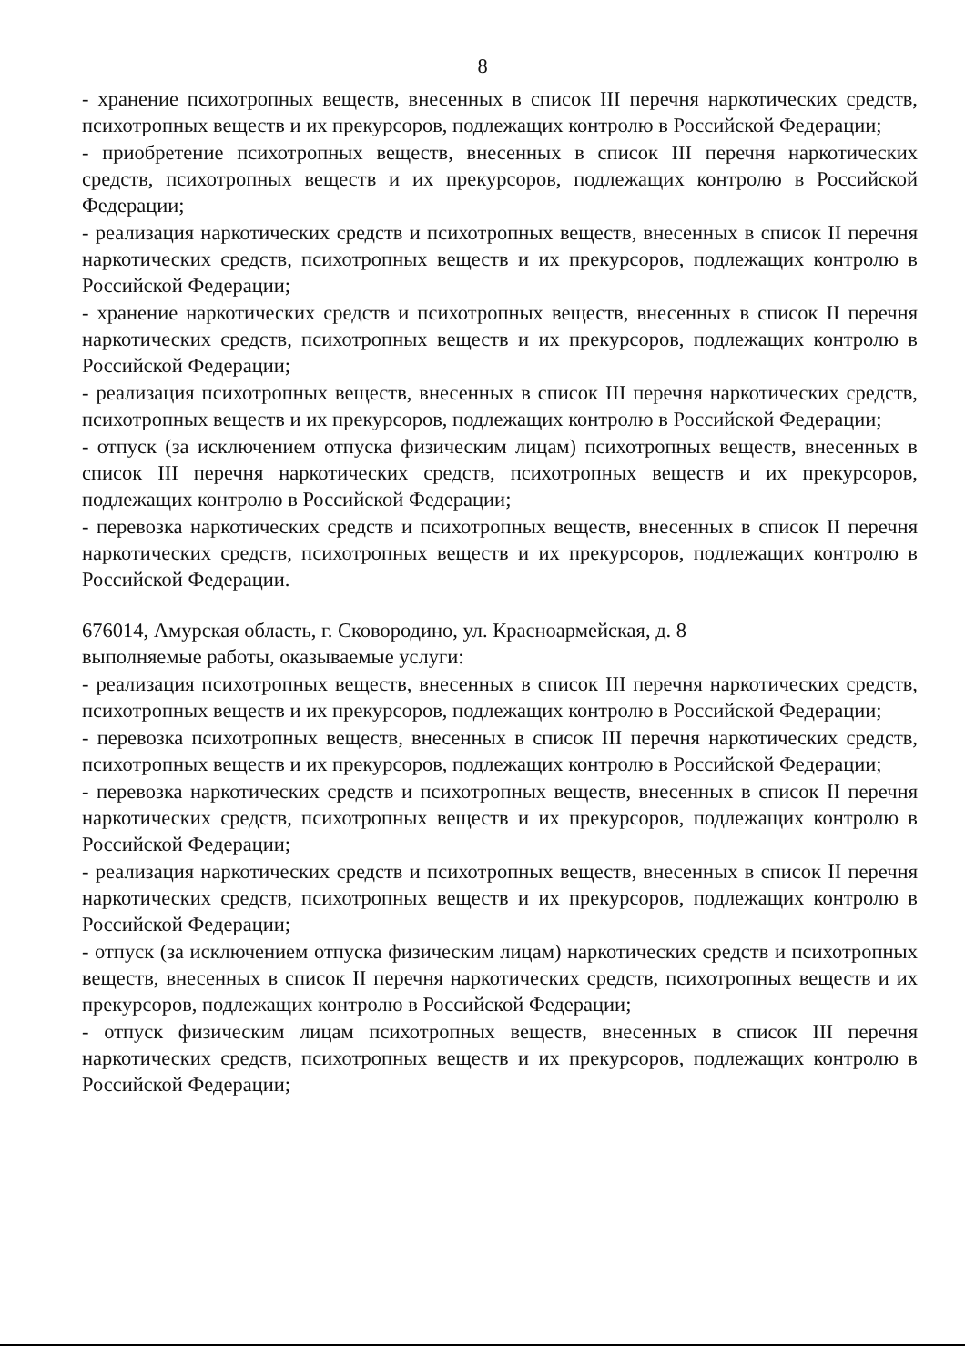8
- хранение психотропных веществ, внесенных в список III перечня наркотических средств, психотропных веществ и их прекурсоров, подлежащих контролю в Российской Федерации;
- приобретение психотропных веществ, внесенных в список III перечня наркотических средств, психотропных веществ и их прекурсоров, подлежащих контролю в Российской Федерации;
- реализация наркотических средств и психотропных веществ, внесенных в список II перечня наркотических средств, психотропных веществ и их прекурсоров, подлежащих контролю в Российской Федерации;
- хранение наркотических средств и психотропных веществ, внесенных в список II перечня наркотических средств, психотропных веществ и их прекурсоров, подлежащих контролю в Российской Федерации;
- реализация психотропных веществ, внесенных в список III перечня наркотических средств, психотропных веществ и их прекурсоров, подлежащих контролю в Российской Федерации;
- отпуск (за исключением отпуска физическим лицам) психотропных веществ, внесенных в список III перечня наркотических средств, психотропных веществ и их прекурсоров, подлежащих контролю в Российской Федерации;
- перевозка наркотических средств и психотропных веществ, внесенных в список II перечня наркотических средств, психотропных веществ и их прекурсоров, подлежащих контролю в Российской Федерации.
676014, Амурская область, г. Сковородино, ул. Красноармейская, д. 8
выполняемые работы, оказываемые услуги:
- реализация психотропных веществ, внесенных в список III перечня наркотических средств, психотропных веществ и их прекурсоров, подлежащих контролю в Российской Федерации;
- перевозка психотропных веществ, внесенных в список III перечня наркотических средств, психотропных веществ и их прекурсоров, подлежащих контролю в Российской Федерации;
- перевозка наркотических средств и психотропных веществ, внесенных в список II перечня наркотических средств, психотропных веществ и их прекурсоров, подлежащих контролю в Российской Федерации;
- реализация наркотических средств и психотропных веществ, внесенных в список II перечня наркотических средств, психотропных веществ и их прекурсоров, подлежащих контролю в Российской Федерации;
- отпуск (за исключением отпуска физическим лицам) наркотических средств и психотропных веществ, внесенных в список II перечня наркотических средств, психотропных веществ и их прекурсоров, подлежащих контролю в Российской Федерации;
- отпуск физическим лицам психотропных веществ, внесенных в список III перечня наркотических средств, психотропных веществ и их прекурсоров, подлежащих контролю в Российской Федерации;